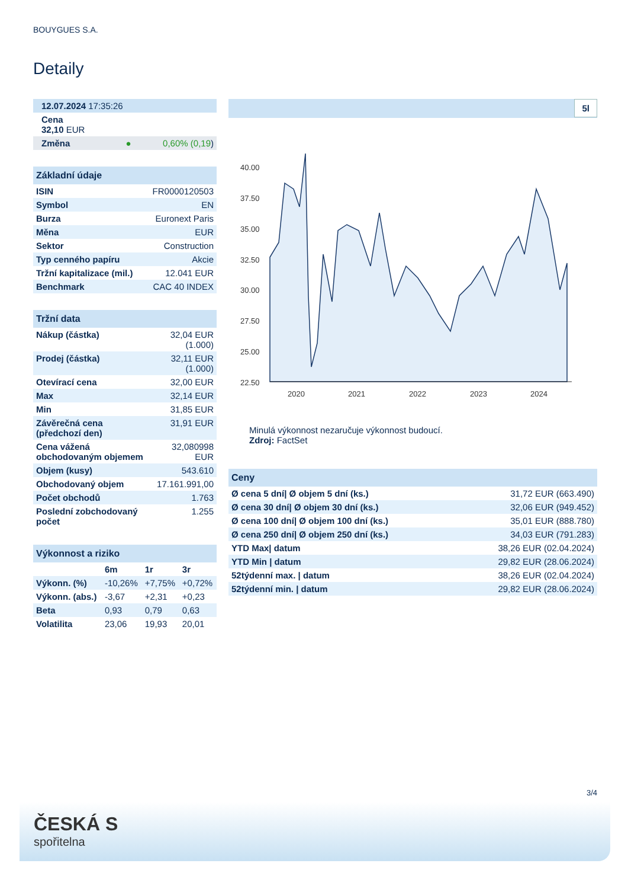BOUYGUES S.A.
Detaily
| 12.07.2024 17:35:26 |
| Cena 32,10 EUR |
| Změna ● 0,60% (0,19 ) |
| Základní údaje | |
| --- | --- |
| ISIN | FR0000120503 |
| Symbol | EN |
| Burza | Euronext Paris |
| Měna | EUR |
| Sektor | Construction |
| Typ cenného papíru | Akcie |
| Tržní kapitalizace (mil.) | 12.041 EUR |
| Benchmark | CAC 40 INDEX |
| Tržní data | |
| --- | --- |
| Nákup (částka) | 32,04 EUR (1.000) |
| Prodej (částka) | 32,11 EUR (1.000) |
| Otevírací cena | 32,00 EUR |
| Max | 32,14 EUR |
| Min | 31,85 EUR |
| Závěrečná cena (předchozí den) | 31,91 EUR |
| Cena vážená obchodovaným objemem | 32,080998 EUR |
| Objem (kusy) | 543.610 |
| Obchodovaný objem | 17.161.991,00 |
| Počet obchodů | 1.763 |
| Poslední zobchodovaný počet | 1.255 |
| Výkonnost a riziko | | | |
| --- | --- | --- | --- |
| | 6m | 1r | 3r |
| Výkonn. (%) | -10,26% | +7,75% | +0,72% |
| Výkonn. (abs.) | -3,67 | +2,31 | +0,23 |
| Beta | 0,93 | 0,79 | 0,63 |
| Volatilita | 23,06 | 19,93 | 20,01 |
5l
40.00
37.50
35.00
32.50
30.00
27.50
25.00
22.50
2020
2021
2022
2023
2024
Minulá výkonnost nezaručuje výkonnost budoucí.
Zdroj: FactSet
| Ceny | |
| --- | --- |
| Ø cena 5 dní/ Ø objem 5 dní (ks.) | 31,72 EUR (663.490) |
| Ø cena 30 dní/ Ø objem 30 dní (ks.) | 32,06 EUR (949.452) |
| Ø cena 100 dní/ Ø objem 100 dní (ks.) | 35,01 EUR (888.780) |
| Ø cena 250 dní/ Ø objem 250 dní (ks.) | 34,03 EUR (791.283) |
| YTD Max/ datum | 38,26 EUR (02.04.2024) |
| YTD Min / datum | 29,82 EUR (28.06.2024) |
| 52týdenní max. / datum | 38,26 EUR (02.04.2024) |
| 52týdenní min. / datum | 29,82 EUR (28.06.2024) |
3/4
ČESKÁ S
spořitelna